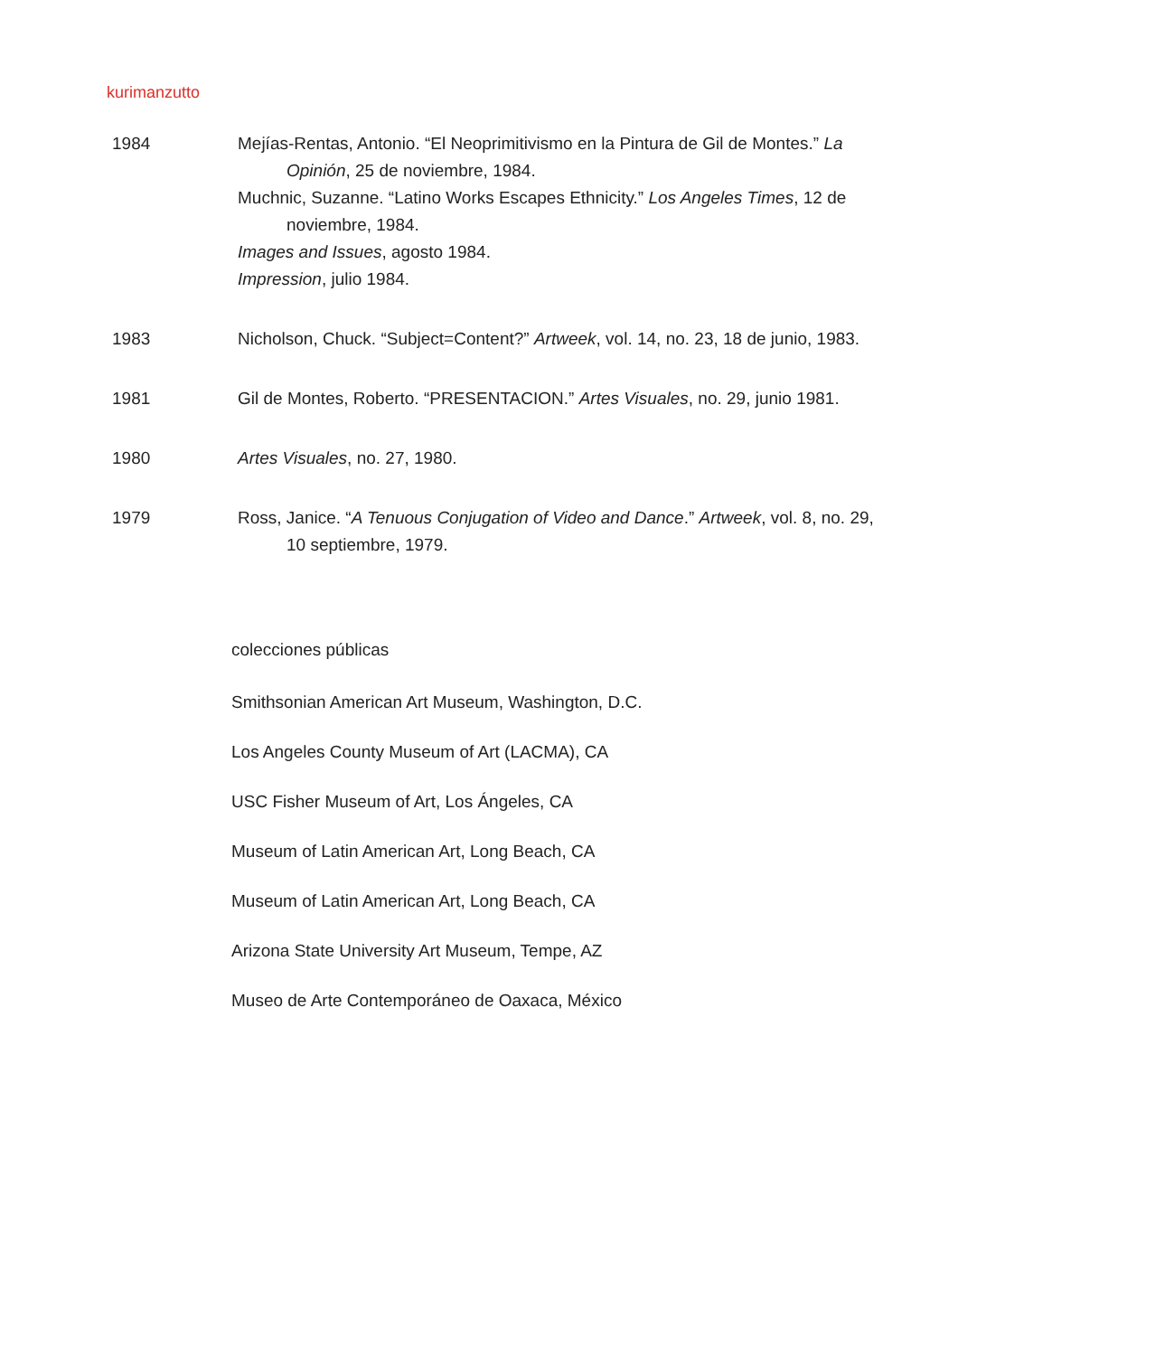kurimanzutto
1984 Mejías-Rentas, Antonio. “El Neoprimitivismo en la Pintura de Gil de Montes.” La Opinión, 25 de noviembre, 1984.
Muchnic, Suzanne. “Latino Works Escapes Ethnicity.” Los Angeles Times, 12 de noviembre, 1984.
Images and Issues, agosto 1984.
Impression, julio 1984.
1983 Nicholson, Chuck. “Subject=Content?” Artweek, vol. 14, no. 23, 18 de junio, 1983.
1981 Gil de Montes, Roberto. “PRESENTACION.” Artes Visuales, no. 29, junio 1981.
1980 Artes Visuales, no. 27, 1980.
1979 Ross, Janice. “A Tenuous Conjugation of Video and Dance.” Artweek, vol. 8, no. 29, 10 septiembre, 1979.
colecciones públicas
Smithsonian American Art Museum, Washington, D.C.
Los Angeles County Museum of Art (LACMA), CA
USC Fisher Museum of Art, Los Ángeles, CA
Museum of Latin American Art, Long Beach, CA
Museum of Latin American Art, Long Beach, CA
Arizona State University Art Museum, Tempe, AZ
Museo de Arte Contemporáneo de Oaxaca, México